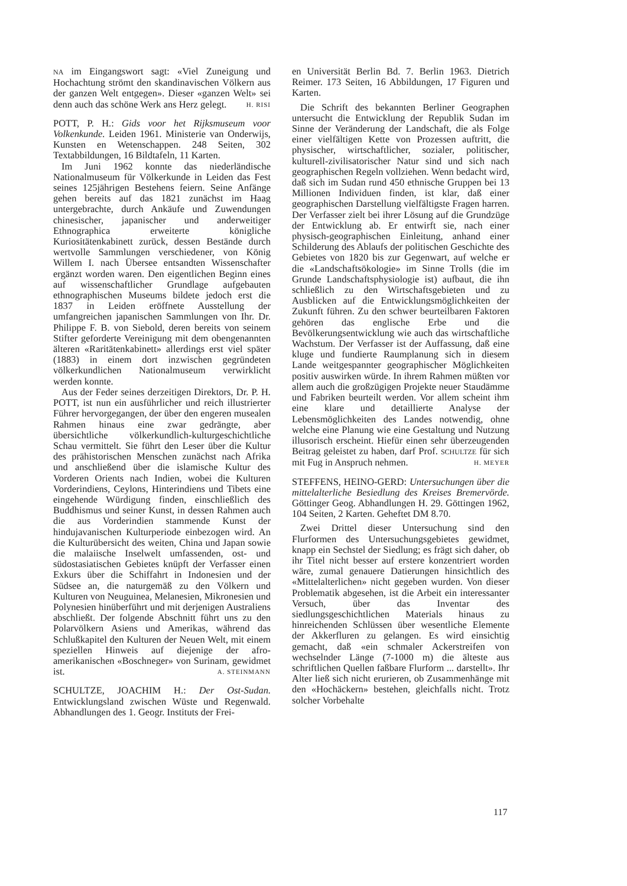NA im Eingangswort sagt: «Viel Zuneigung und Hochachtung strömt den skandinavischen Völkern aus der ganzen Welt entgegen». Dieser «ganzen Welt» sei denn auch das schöne Werk ans Herz gelegt. H. RISI
POTT, P. H.: Gids voor het Rijksmuseum voor Volkenkunde. Leiden 1961. Ministerie van Onderwijs, Kunsten en Wetenschappen. 248 Seiten, 302 Textabbildungen, 16 Bildtafeln, 11 Karten.
Im Juni 1962 konnte das niederländische Nationalmuseum für Völkerkunde in Leiden das Fest seines 125jährigen Bestehens feiern. Seine Anfänge gehen bereits auf das 1821 zunächst im Haag untergebrachte, durch Ankäufe und Zuwendungen chinesischer, japanischer und anderweitiger Ethnographica erweiterte königliche Kuriositätenkabinett zurück, dessen Bestände durch wertvolle Sammlungen verschiedener, von König Willem I. nach Übersee entsandten Wissenschafter ergänzt worden waren. Den eigentlichen Beginn eines auf wissenschaftlicher Grundlage aufgebauten ethnographischen Museums bildete jedoch erst die 1837 in Leiden eröffnete Ausstellung der umfangreichen japanischen Sammlungen von Ihr. Dr. Philippe F. B. von Siebold, deren bereits von seinem Stifter geforderte Vereinigung mit dem obengenannten älteren «Raritätenkabinett» allerdings erst viel später (1883) in einem dort inzwischen gegründeten völkerkundlichen Nationalmuseum verwirklicht werden konnte.
Aus der Feder seines derzeitigen Direktors, Dr. P. H. POTT, ist nun ein ausführlicher und reich illustrierter Führer hervorgegangen, der über den engeren musealen Rahmen hinaus eine zwar gedrängte, aber übersichtliche völkerkundlich-kulturgeschichtliche Schau vermittelt. Sie führt den Leser über die Kultur des prähistorischen Menschen zunächst nach Afrika und anschließend über die islamische Kultur des Vorderen Orients nach Indien, wobei die Kulturen Vorderindiens, Ceylons, Hinterindiens und Tibets eine eingehende Würdigung finden, einschließlich des Buddhismus und seiner Kunst, in dessen Rahmen auch die aus Vorderindien stammende Kunst der hindujavanischen Kulturperiode einbezogen wird. An die Kulturübersicht des weiten, China und Japan sowie die malaiische Inselwelt umfassenden, ost- und südostasiatischen Gebietes knüpft der Verfasser einen Exkurs über die Schiffahrt in Indonesien und der Südsee an, die naturgemäß zu den Völkern und Kulturen von Neuguinea, Melanesien, Mikronesien und Polynesien hinüberführt und mit derjenigen Australiens abschließt. Der folgende Abschnitt führt uns zu den Polarvölkern Asiens und Amerikas, während das Schlußkapitel den Kulturen der Neuen Welt, mit einem speziellen Hinweis auf diejenige der afro-amerikanischen «Boschneger» von Surinam, gewidmet ist. A. STEINMANN
SCHULTZE, JOACHIM H.: Der Ost-Sudan. Entwicklungsland zwischen Wüste und Regenwald. Abhandlungen des 1. Geogr. Instituts der Frei-
en Universität Berlin Bd. 7. Berlin 1963. Dietrich Reimer. 173 Seiten, 16 Abbildungen, 17 Figuren und Karten.
Die Schrift des bekannten Berliner Geographen untersucht die Entwicklung der Republik Sudan im Sinne der Veränderung der Landschaft, die als Folge einer vielfältigen Kette von Prozessen auftritt, die physischer, wirtschaftlicher, sozialer, politischer, kulturell-zivilisatorischer Natur sind und sich nach geographischen Regeln vollziehen. Wenn bedacht wird, daß sich im Sudan rund 450 ethnische Gruppen bei 13 Millionen Individuen finden, ist klar, daß einer geographischen Darstellung vielfältigste Fragen harren. Der Verfasser zielt bei ihrer Lösung auf die Grundzüge der Entwicklung ab. Er entwirft sie, nach einer physisch-geographischen Einleitung, anhand einer Schilderung des Ablaufs der politischen Geschichte des Gebietes von 1820 bis zur Gegenwart, auf welche er die «Landschaftsökologie» im Sinne Trolls (die im Grunde Landschaftsphysiologie ist) aufbaut, die ihn schließlich zu den Wirtschaftsgebieten und zu Ausblicken auf die Entwicklungsmöglichkeiten der Zukunft führen. Zu den schwer beurteilbaren Faktoren gehören das englische Erbe und die Bevölkerungsentwicklung wie auch das wirtschaftliche Wachstum. Der Verfasser ist der Auffassung, daß eine kluge und fundierte Raumplanung sich in diesem Lande weitgespannter geographischer Möglichkeiten positiv auswirken würde. In ihrem Rahmen müßten vor allem auch die großzügigen Projekte neuer Staudämme und Fabriken beurteilt werden. Vor allem scheint ihm eine klare und detaillierte Analyse der Lebensmöglichkeiten des Landes notwendig, ohne welche eine Planung wie eine Gestaltung und Nutzung illusorisch erscheint. Hiefür einen sehr überzeugenden Beitrag geleistet zu haben, darf Prof. SCHULTZE für sich mit Fug in Anspruch nehmen. H. MEYER
STEFFENS, HEINO-GERD: Untersuchungen über die mittelalterliche Besiedlung des Kreises Bremervörde. Göttinger Geog. Abhandlungen H. 29. Göttingen 1962, 104 Seiten, 2 Karten. Geheftet DM 8.70.
Zwei Drittel dieser Untersuchung sind den Flurformen des Untersuchungsgebietes gewidmet, knapp ein Sechstel der Siedlung; es frägt sich daher, ob ihr Titel nicht besser auf erstere konzentriert worden wäre, zumal genauere Datierungen hinsichtlich des «Mittelalterlichen» nicht gegeben wurden. Von dieser Problematik abgesehen, ist die Arbeit ein interessanter Versuch, über das Inventar des siedlungsgeschichtlichen Materials hinaus zu hinreichenden Schlüssen über wesentliche Elemente der Akkerfluren zu gelangen. Es wird einsichtig gemacht, daß «ein schmaler Ackerstreifen von wechselnder Länge (7-1000 m) die älteste aus schriftlichen Quellen faßbare Flurform ... darstellt». Ihr Alter ließ sich nicht erurieren, ob Zusammenhänge mit den «Hochäckern» bestehen, gleichfalls nicht. Trotz solcher Vorbehalte
117